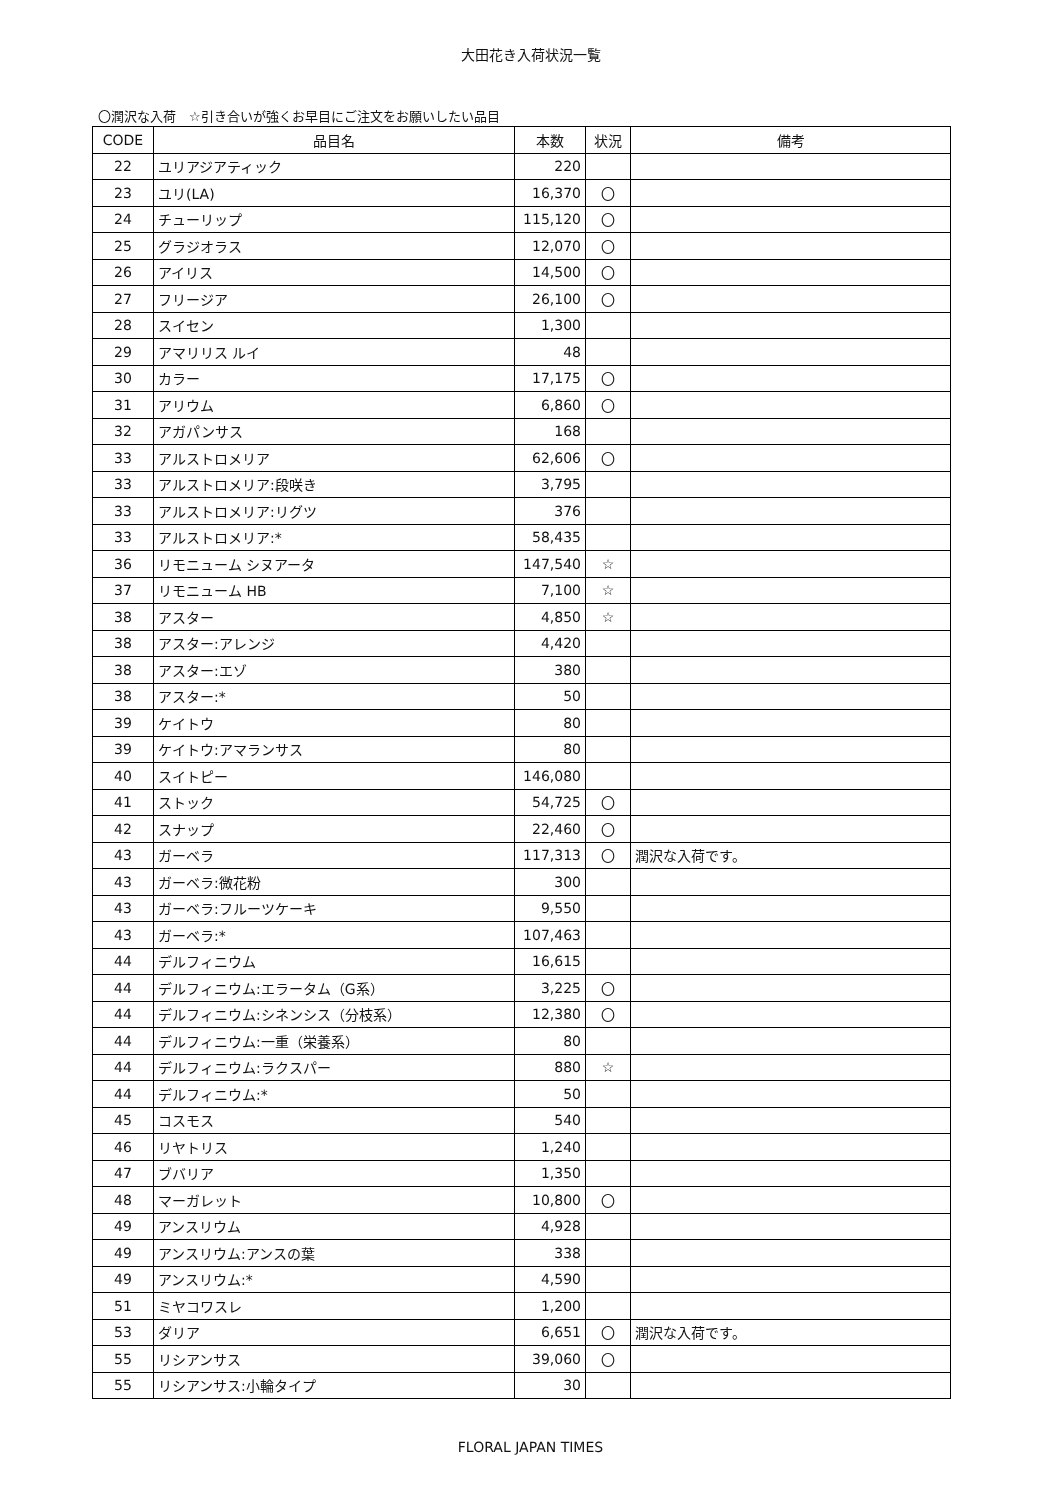大田花き入荷状況一覧
〇潤沢な入荷　☆引き合いが強くお早目にご注文をお願いしたい品目
| CODE | 品目名 | 本数 | 状況 | 備考 |
| --- | --- | --- | --- | --- |
| 22 | ユリアジアティック | 220 | | |
| 23 | ユリ(LA) | 16,370 | 〇 | |
| 24 | チューリップ | 115,120 | 〇 | |
| 25 | グラジオラス | 12,070 | 〇 | |
| 26 | アイリス | 14,500 | 〇 | |
| 27 | フリージア | 26,100 | 〇 | |
| 28 | スイセン | 1,300 | | |
| 29 | アマリリス ルイ | 48 | | |
| 30 | カラー | 17,175 | 〇 | |
| 31 | アリウム | 6,860 | 〇 | |
| 32 | アガパンサス | 168 | | |
| 33 | アルストロメリア | 62,606 | 〇 | |
| 33 | アルストロメリア:段咲き | 3,795 | | |
| 33 | アルストロメリア:リグツ | 376 | | |
| 33 | アルストロメリア:* | 58,435 | | |
| 36 | リモニューム シヌアータ | 147,540 | ☆ | |
| 37 | リモニューム HB | 7,100 | ☆ | |
| 38 | アスター | 4,850 | ☆ | |
| 38 | アスター:アレンジ | 4,420 | | |
| 38 | アスター:エゾ | 380 | | |
| 38 | アスター:* | 50 | | |
| 39 | ケイトウ | 80 | | |
| 39 | ケイトウ:アマランサス | 80 | | |
| 40 | スイトピー | 146,080 | | |
| 41 | ストック | 54,725 | 〇 | |
| 42 | スナップ | 22,460 | 〇 | |
| 43 | ガーベラ | 117,313 | 〇 | 潤沢な入荷です。 |
| 43 | ガーベラ:微花粉 | 300 | | |
| 43 | ガーベラ:フルーツケーキ | 9,550 | | |
| 43 | ガーベラ:* | 107,463 | | |
| 44 | デルフィニウム | 16,615 | | |
| 44 | デルフィニウム:エラータム（G系） | 3,225 | 〇 | |
| 44 | デルフィニウム:シネンシス（分枝系） | 12,380 | 〇 | |
| 44 | デルフィニウム:一重（栄養系） | 80 | | |
| 44 | デルフィニウム:ラクスパー | 880 | ☆ | |
| 44 | デルフィニウム:* | 50 | | |
| 45 | コスモス | 540 | | |
| 46 | リヤトリス | 1,240 | | |
| 47 | ブバリア | 1,350 | | |
| 48 | マーガレット | 10,800 | 〇 | |
| 49 | アンスリウム | 4,928 | | |
| 49 | アンスリウム:アンスの葉 | 338 | | |
| 49 | アンスリウム:* | 4,590 | | |
| 51 | ミヤコワスレ | 1,200 | | |
| 53 | ダリア | 6,651 | 〇 | 潤沢な入荷です。 |
| 55 | リシアンサス | 39,060 | 〇 | |
| 55 | リシアンサス:小輪タイプ | 30 | | |
FLORAL JAPAN TIMES